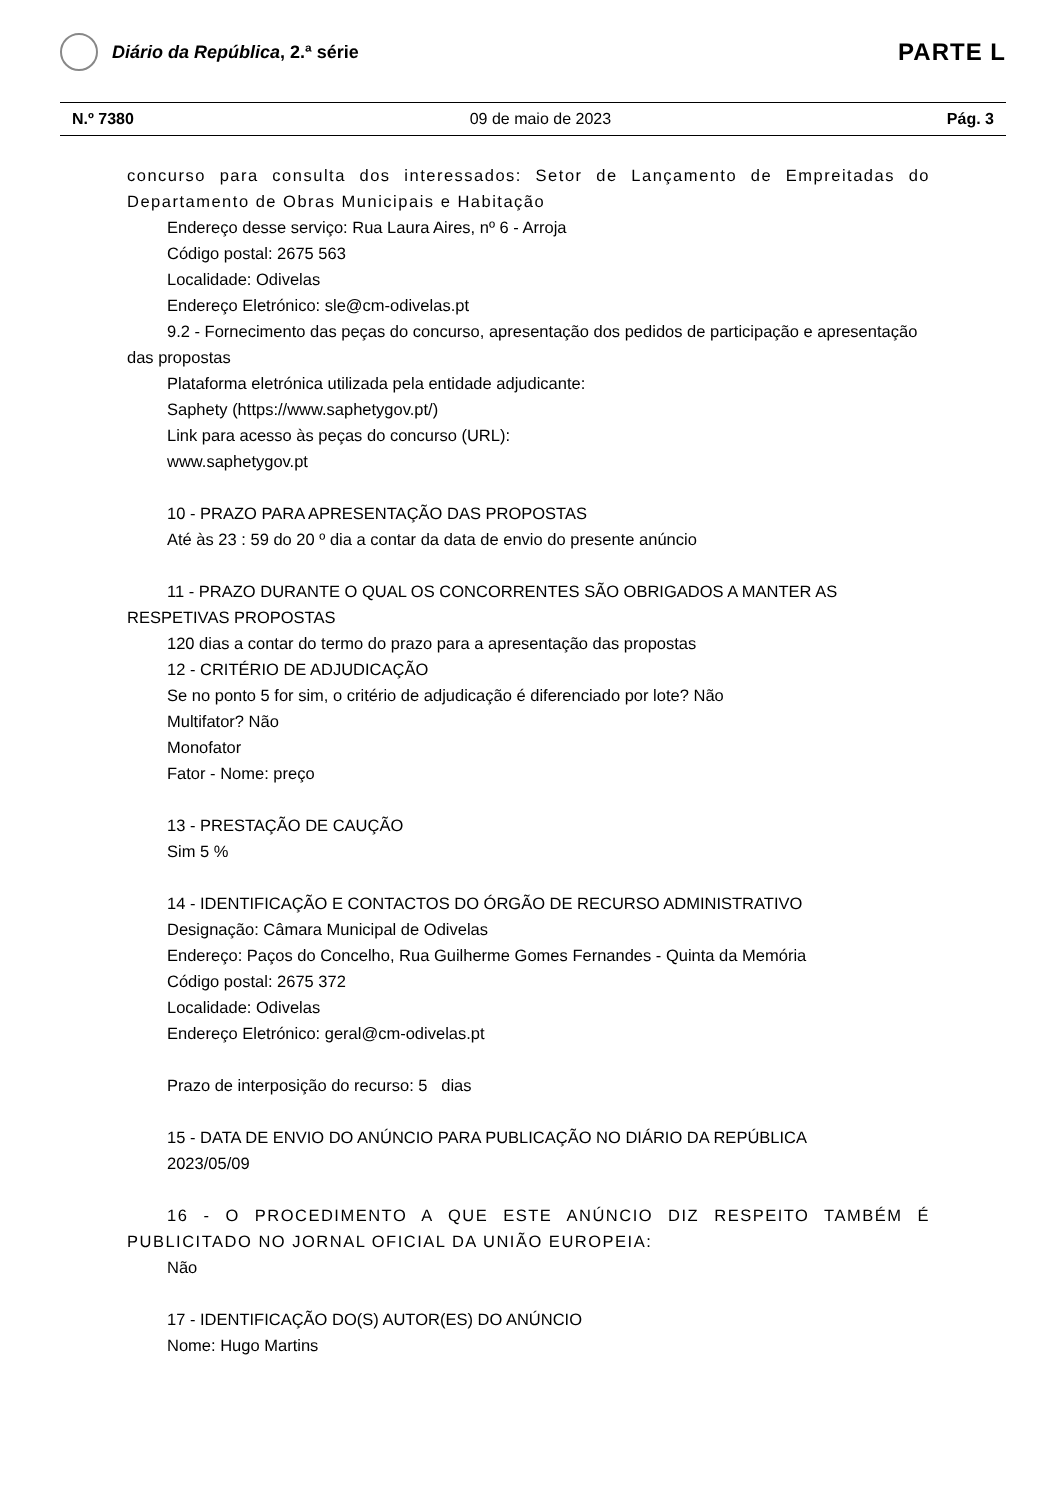Diário da República, 2.ª série
PARTE L
N.º 7380 09 de maio de 2023 Pág. 3
concurso para consulta dos interessados: Setor de Lançamento de Empreitadas do Departamento de Obras Municipais e Habitação
Endereço desse serviço: Rua Laura Aires, nº 6 - Arroja
Código postal: 2675 563
Localidade: Odivelas
Endereço Eletrónico: sle@cm-odivelas.pt
9.2 - Fornecimento das peças do concurso, apresentação dos pedidos de participação e apresentação das propostas
Plataforma eletrónica utilizada pela entidade adjudicante:
Saphety (https://www.saphetygov.pt/)
Link para acesso às peças do concurso (URL):
www.saphetygov.pt
10 - PRAZO PARA APRESENTAÇÃO DAS PROPOSTAS
Até às 23 : 59 do 20 º dia a contar da data de envio do presente anúncio
11 - PRAZO DURANTE O QUAL OS CONCORRENTES SÃO OBRIGADOS A MANTER AS RESPETIVAS PROPOSTAS
120 dias a contar do termo do prazo para a apresentação das propostas
12 - CRITÉRIO DE ADJUDICAÇÃO
Se no ponto 5 for sim, o critério de adjudicação é diferenciado por lote? Não
Multifator? Não
Monofator
Fator - Nome: preço
13 - PRESTAÇÃO DE CAUÇÃO
Sim 5 %
14 - IDENTIFICAÇÃO E CONTACTOS DO ÓRGÃO DE RECURSO ADMINISTRATIVO
Designação: Câmara Municipal de Odivelas
Endereço: Paços do Concelho, Rua Guilherme Gomes Fernandes - Quinta da Memória
Código postal: 2675 372
Localidade: Odivelas
Endereço Eletrónico: geral@cm-odivelas.pt
Prazo de interposição do recurso: 5 dias
15 - DATA DE ENVIO DO ANÚNCIO PARA PUBLICAÇÃO NO DIÁRIO DA REPÚBLICA
2023/05/09
16 - O PROCEDIMENTO A QUE ESTE ANÚNCIO DIZ RESPEITO TAMBÉM É PUBLICITADO NO JORNAL OFICIAL DA UNIÃO EUROPEIA:
Não
17 - IDENTIFICAÇÃO DO(S) AUTOR(ES) DO ANÚNCIO
Nome: Hugo Martins